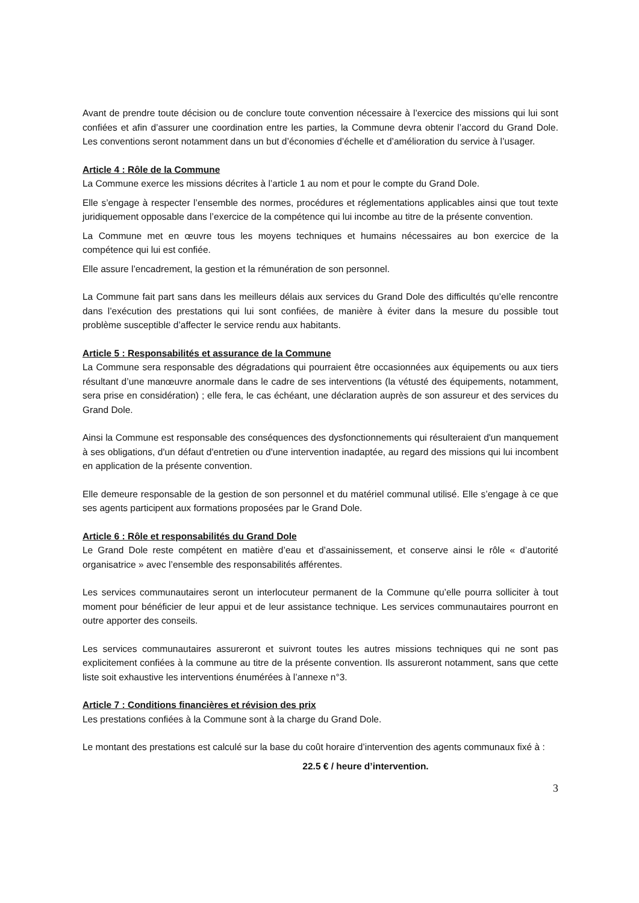Avant de prendre toute décision ou de conclure toute convention nécessaire à l’exercice des missions qui lui sont confiées et afin d’assurer une coordination entre les parties, la Commune devra obtenir l’accord du Grand Dole. Les conventions seront notamment dans un but d’économies d’échelle et d’amélioration du service à l’usager.
Article 4 : Rôle de la Commune
La Commune exerce les missions décrites à l’article 1 au nom et pour le compte du Grand Dole.
Elle s’engage à respecter l’ensemble des normes, procédures et réglementations applicables ainsi que tout texte juridiquement opposable dans l’exercice de la compétence qui lui incombe au titre de la présente convention.
La Commune met en œuvre tous les moyens techniques et humains nécessaires au bon exercice de la compétence qui lui est confiée.
Elle assure l’encadrement, la gestion et la rémunération de son personnel.
La Commune fait part sans dans les meilleurs délais aux services du Grand Dole des difficultés qu’elle rencontre dans l’exécution des prestations qui lui sont confiées, de manière à éviter dans la mesure du possible tout problème susceptible d’affecter le service rendu aux habitants.
Article 5 : Responsabilités et assurance de la Commune
La Commune sera responsable des dégradations qui pourraient être occasionnées aux équipements ou aux tiers résultant d’une manœuvre anormale dans le cadre de ses interventions (la vétusté des équipements, notamment, sera prise en considération) ; elle fera, le cas échéant, une déclaration auprès de son assureur et des services du Grand Dole.
Ainsi la Commune est responsable des conséquences des dysfonctionnements qui résulteraient d'un manquement à ses obligations, d'un défaut d'entretien ou d'une intervention inadaptée, au regard des missions qui lui incombent en application de la présente convention.
Elle demeure responsable de la gestion de son personnel et du matériel communal utilisé. Elle s’engage à ce que ses agents participent aux formations proposées par le Grand Dole.
Article 6 : Rôle et responsabilités du Grand Dole
Le Grand Dole reste compétent en matière d’eau et d’assainissement, et conserve ainsi le rôle « d’autorité organisatrice » avec l’ensemble des responsabilités afférentes.
Les services communautaires seront un interlocuteur permanent de la Commune qu’elle pourra solliciter à tout moment pour bénéficier de leur appui et de leur assistance technique. Les services communautaires pourront en outre apporter des conseils.
Les services communautaires assureront et suivront toutes les autres missions techniques qui ne sont pas explicitement confiées à la commune au titre de la présente convention. Ils assureront notamment, sans que cette liste soit exhaustive les interventions énumérées à l’annexe n°3.
Article 7 : Conditions financières et révision des prix
Les prestations confiées à la Commune sont à la charge du Grand Dole.
Le montant des prestations est calculé sur la base du coût horaire d’intervention des agents communaux fixé à :
22.5 € / heure d’intervention.
3